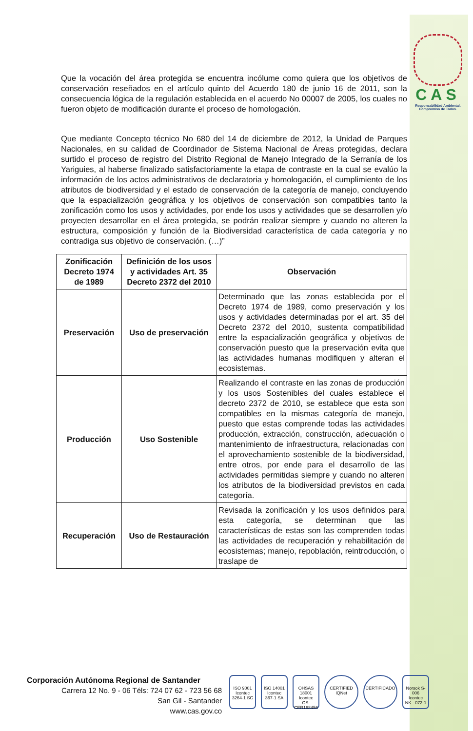CAS
Responsabilidad Ambiental, Compromiso de Todos.
Que la vocación del área protegida se encuentra incólume como quiera que los objetivos de conservación reseñados en el artículo quinto del Acuerdo 180 de junio 16 de 2011, son la consecuencia lógica de la regulación establecida en el acuerdo No 00007 de 2005, los cuales no fueron objeto de modificación durante el proceso de homologación.
Que mediante Concepto técnico No 680 del 14 de diciembre de 2012, la Unidad de Parques Nacionales, en su calidad de Coordinador de Sistema Nacional de Áreas protegidas, declara surtido el proceso de registro del Distrito Regional de Manejo Integrado de la Serranía de los Yariguies, al haberse finalizado satisfactoriamente la etapa de contraste en la cual se evalúo la información de los actos administrativos de declaratoria y homologación, el cumplimiento de los atributos de biodiversidad y el estado de conservación de la categoría de manejo, concluyendo que la espacialización geográfica y los objetivos de conservación son compatibles tanto la zonificación como los usos y actividades, por ende los usos y actividades que se desarrollen y/o proyecten desarrollar en el área protegida, se podrán realizar siempre y cuando no alteren la estructura, composición y función de la Biodiversidad característica de cada categoría y no contradiga sus objetivo de conservación. (…)”
| Zonificación Decreto 1974 de 1989 | Definición de los usos y actividades Art. 35 Decreto 2372 del 2010 | Observación |
| --- | --- | --- |
| Preservación | Uso de preservación | Determinado que las zonas establecida por el Decreto 1974 de 1989, como preservación y los usos y actividades determinadas por el art. 35 del Decreto 2372 del 2010, sustenta compatibilidad entre la espacialización geográfica y objetivos de conservación puesto que la preservación evita que las actividades humanas modifiquen y alteran el ecosistemas. |
| Producción | Uso Sostenible | Realizando el contraste en las zonas de producción y los usos Sostenibles del cuales establece el decreto 2372 de 2010, se establece que esta son compatibles en la mismas categoría de manejo, puesto que estas comprende todas las actividades producción, extracción, construcción, adecuación o mantenimiento de infraestructura, relacionadas con el aprovechamiento sostenible de la biodiversidad, entre otros, por ende para el desarrollo de las actividades permitidas siempre y cuando no alteren los atributos de la biodiversidad previstos en cada categoría. |
| Recuperación | Uso de Restauración | Revisada la zonificación y los usos definidos para esta categoría, se determinan que las características de estas son las comprenden todas las actividades de recuperación y rehabilitación de ecosistemas; manejo, repoblación, reintroducción, o traslape de |
Corporación Autónoma Regional de Santander
Carrera 12 No. 9 - 06 Téls: 724 07 62 - 723 56 68
San Gil - Santander
www.cas.gov.co
ISO 9001
Icontec
3264-1 SC
ISO 14001
Icontec
367-1 SA
OHSAS 18001
Icontec
OS-CER168456
CERTIFIED IQNet
CERTIFICADO Norsok S-006
Icontec
NK - 072-1